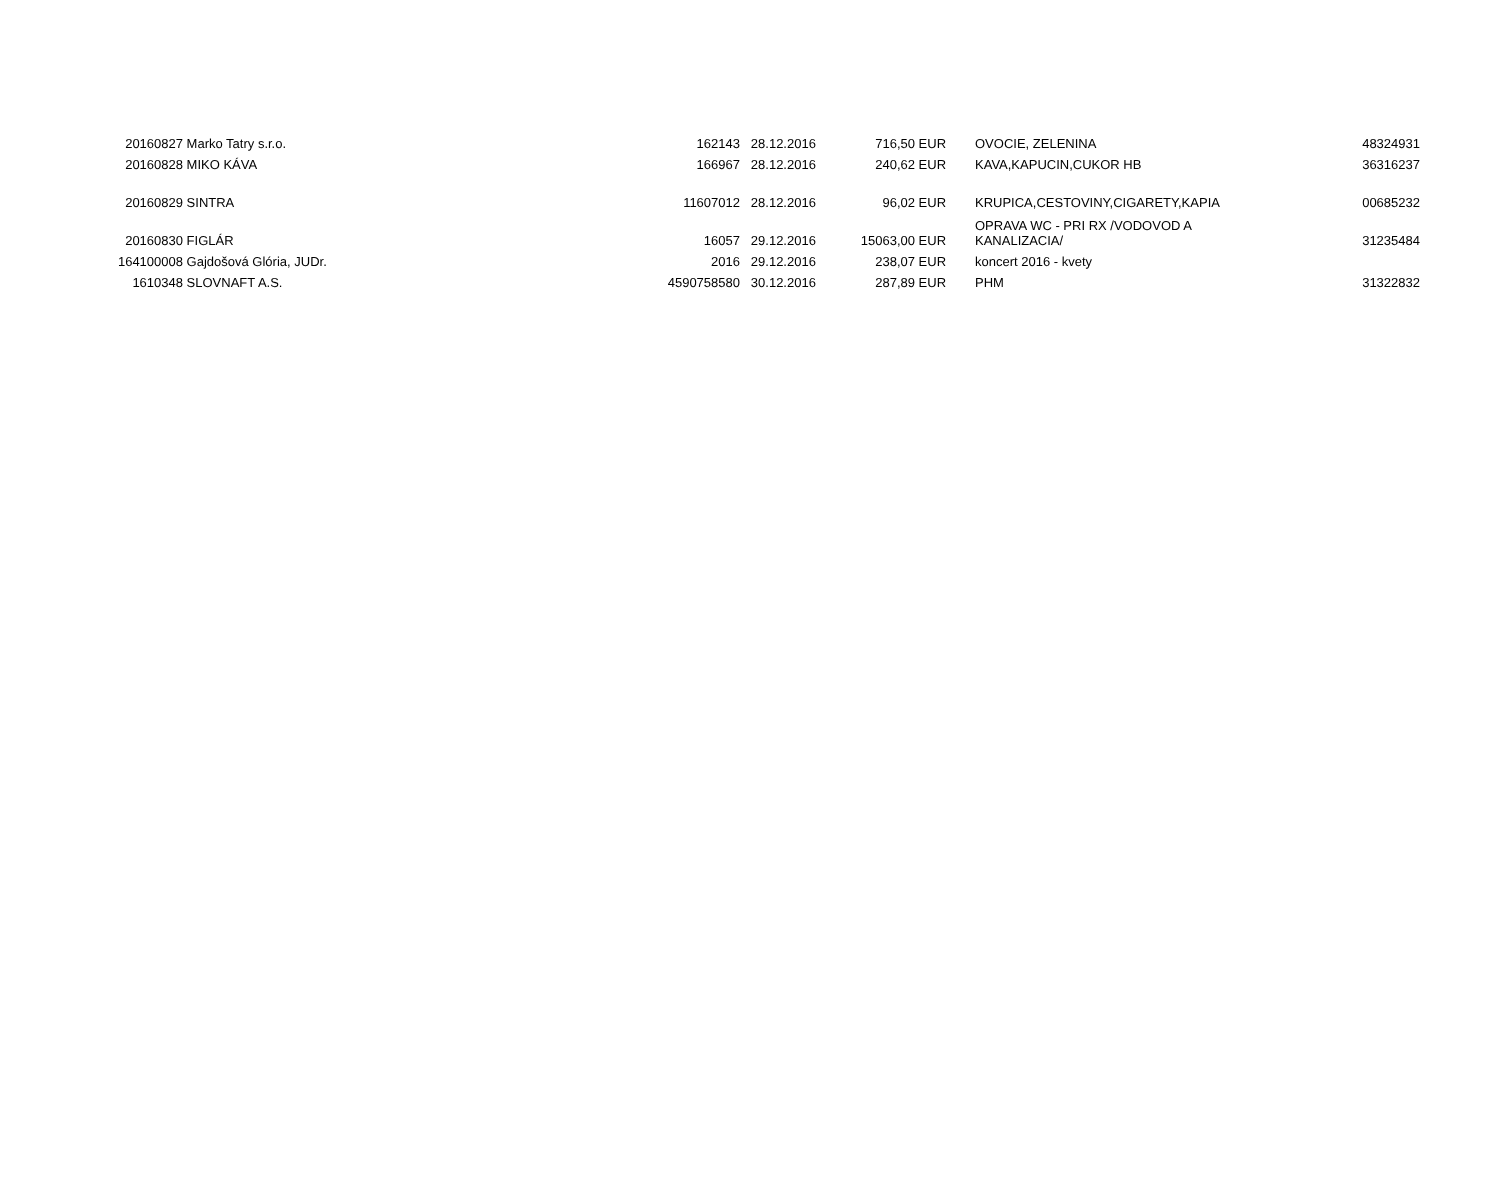| 20160827 | Marko Tatry s.r.o. | 162143 | 28.12.2016 | 716,50 | EUR | OVOCIE, ZELENINA | 48324931 |
| 20160828 | MIKO KÁVA | 166967 | 28.12.2016 | 240,62 | EUR | KAVA,KAPUCIN,CUKOR HB | 36316237 |
| 20160829 | SINTRA | 11607012 | 28.12.2016 | 96,02 | EUR | KRUPICA,CESTOVINY,CIGARETY,KAPIA | 00685232 |
| 20160830 | FIGLÁR | 16057 | 29.12.2016 | 15063,00 | EUR | OPRAVA WC - PRI RX /VODOVOD A KANALIZACIA/ | 31235484 |
| 164100008 | Gajdošová Glória, JUDr. | 2016 | 29.12.2016 | 238,07 | EUR | koncert 2016 - kvety | |
| 1610348 | SLOVNAFT A.S. | 4590758580 | 30.12.2016 | 287,89 | EUR | PHM | 31322832 |